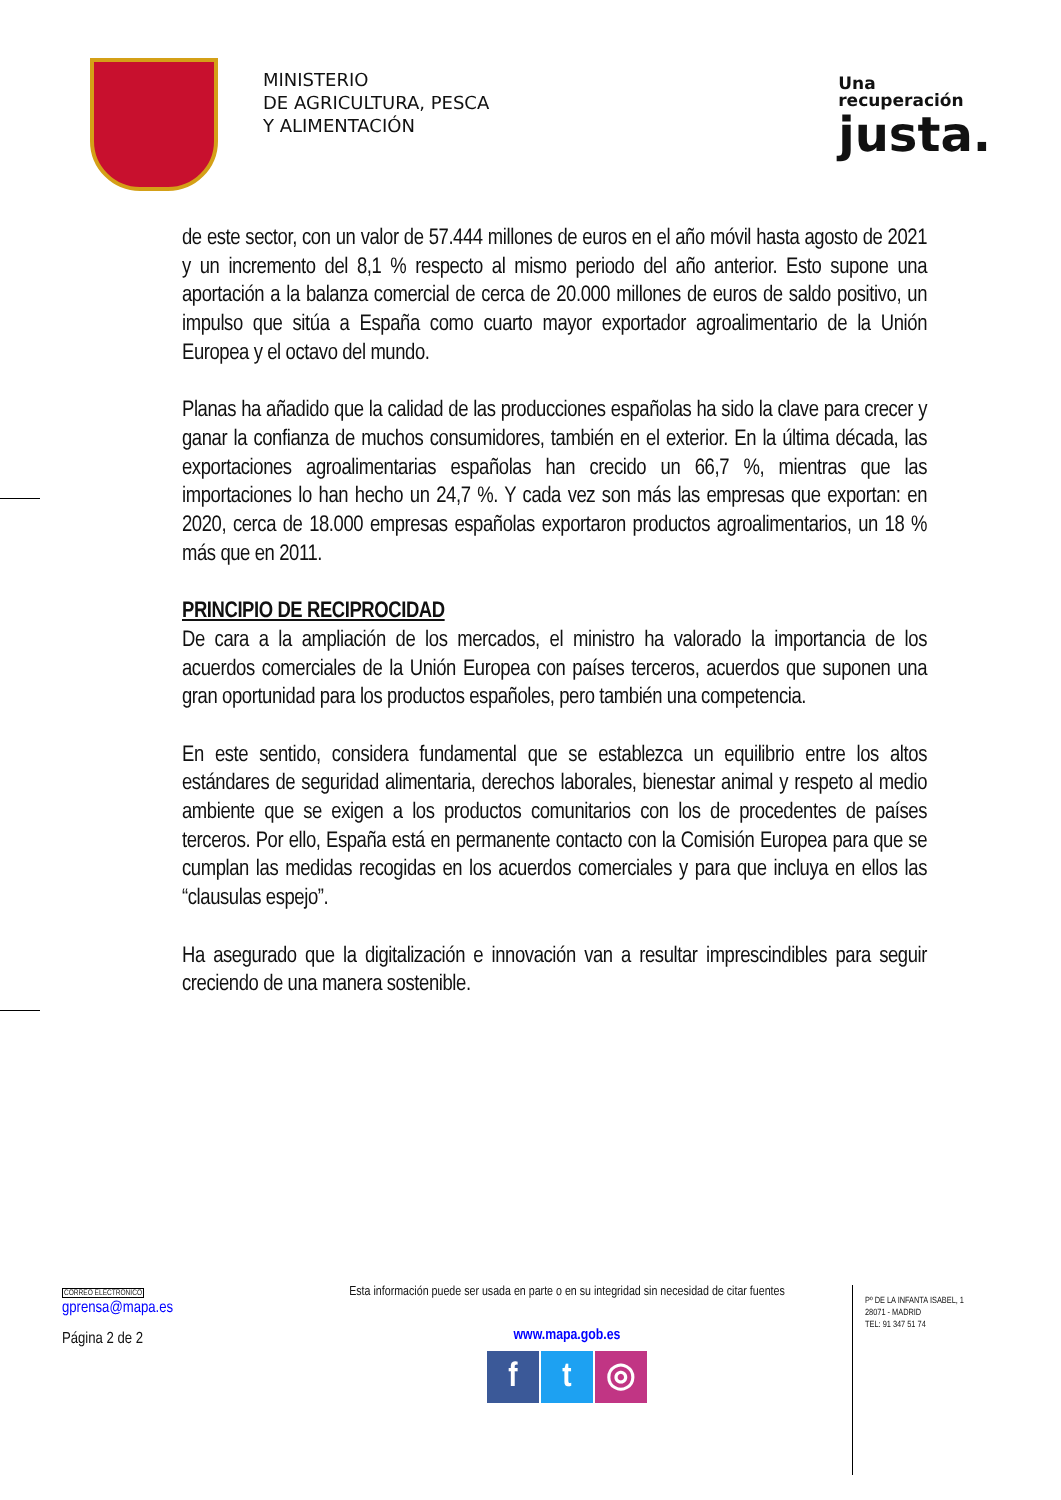MINISTERIO
DE AGRICULTURA, PESCA
Y ALIMENTACIÓN
Una
recuperación
justa.
de este sector, con un valor de 57.444 millones de euros en el año móvil hasta agosto de 2021 y un incremento del 8,1 % respecto al mismo periodo del año anterior. Esto supone una aportación a la balanza comercial de cerca de 20.000 millones de euros de saldo positivo, un impulso que sitúa a España como cuarto mayor exportador agroalimentario de la Unión Europea y el octavo del mundo.
Planas ha añadido que la calidad de las producciones españolas ha sido la clave para crecer y ganar la confianza de muchos consumidores, también en el exterior. En la última década, las exportaciones agroalimentarias españolas han crecido un 66,7 %, mientras que las importaciones lo han hecho un 24,7 %. Y cada vez son más las empresas que exportan: en 2020, cerca de 18.000 empresas españolas exportaron productos agroalimentarios, un 18 % más que en 2011.
PRINCIPIO DE RECIPROCIDAD
De cara a la ampliación de los mercados, el ministro ha valorado la importancia de los acuerdos comerciales de la Unión Europea con países terceros, acuerdos que suponen una gran oportunidad para los productos españoles, pero también una competencia.
En este sentido, considera fundamental que se establezca un equilibrio entre los altos estándares de seguridad alimentaria, derechos laborales, bienestar animal y respeto al medio ambiente que se exigen a los productos comunitarios con los de procedentes de países terceros. Por ello, España está en permanente contacto con la Comisión Europea para que se cumplan las medidas recogidas en los acuerdos comerciales y para que incluya en ellos las “clausulas espejo”.
Ha asegurado que la digitalización e innovación van a resultar imprescindibles para seguir creciendo de una manera sostenible.
CORREO ELECTRÓNICO
gprensa@mapa.es
Página 2 de 2
Esta información puede ser usada en parte o en su integridad sin necesidad de citar fuentes
www.mapa.gob.es
ft ◎
Pº DE LA INFANTA ISABEL, 1
28071 - MADRID
TEL: 91 347 51 74